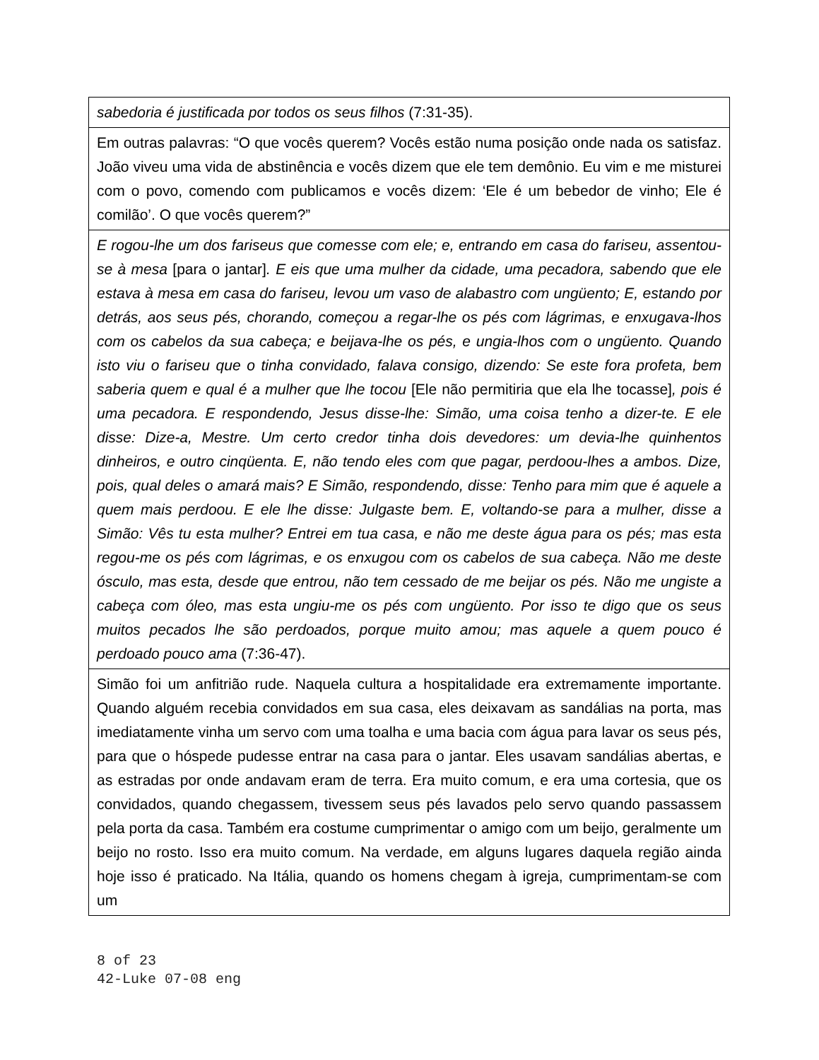| sabedoria é justificada por todos os seus filhos (7:31-35). |
| Em outras palavras: “O que vocês querem? Vocês estão numa posição onde nada os satisfaz. João viveu uma vida de abstinência e vocês dizem que ele tem demônio. Eu vim e me misturei com o povo, comendo com publicamos e vocês dizem: ‘Ele é um bebedor de vinho; Ele é comilão’. O que vocês querem?” |
| E rogou-lhe um dos fariseus que comesse com ele; e, entrando em casa do fariseu, assentou-se à mesa [para o jantar] . E eis que uma mulher da cidade, uma pecadora, sabendo que ele estava à mesa em casa do fariseu, levou um vaso de alabastro com ungüento; E, estando por detrás, aos seus pés, chorando, começou a regar-lhe os pés com lágrimas, e enxugava-lhos com os cabelos da sua cabeça; e beijava-lhe os pés, e ungia-lhos com o ungüento. Quando isto viu o fariseu que o tinha convidado, falava consigo, dizendo: Se este fora profeta, bem saberia quem e qual é a mulher que lhe tocou [Ele não permitiria que ela lhe tocasse] , pois é uma pecadora. E respondendo, Jesus disse-lhe: Simão, uma coisa tenho a dizer-te. E ele disse: Dize-a, Mestre. Um certo credor tinha dois devedores: um devia-lhe quinhentos dinheiros, e outro cinqüenta. E, não tendo eles com que pagar, perdoou-lhes a ambos. Dize, pois, qual deles o amará mais? E Simão, respondendo, disse: Tenho para mim que é aquele a quem mais perdoou. E ele lhe disse: Julgaste bem. E, voltando-se para a mulher, disse a Simão: Vês tu esta mulher? Entrei em tua casa, e não me deste água para os pés; mas esta regou-me os pés com lágrimas, e os enxugou com os cabelos de sua cabeça. Não me deste ósculo, mas esta, desde que entrou, não tem cessado de me beijar os pés. Não me ungiste a cabeça com óleo, mas esta ungiu-me os pés com ungüento. Por isso te digo que os seus muitos pecados lhe são perdoados, porque muito amou; mas aquele a quem pouco é perdoado pouco ama (7:36-47). |
| Simão foi um anfitrião rude. Naquela cultura a hospitalidade era extremamente importante. Quando alguém recebia convidados em sua casa, eles deixavam as sandálias na porta, mas imediatamente vinha um servo com uma toalha e uma bacia com água para lavar os seus pés, para que o hóspede pudesse entrar na casa para o jantar. Eles usavam sandálias abertas, e as estradas por onde andavam eram de terra. Era muito comum, e era uma cortesia, que os convidados, quando chegassem, tivessem seus pés lavados pelo servo quando passassem pela porta da casa. Também era costume cumprimentar o amigo com um beijo, geralmente um beijo no rosto. Isso era muito comum. Na verdade, em alguns lugares daquela região ainda hoje isso é praticado. Na Itália, quando os homens chegam à igreja, cumprimentam-se com um |
8 of 23
42-Luke 07-08 eng